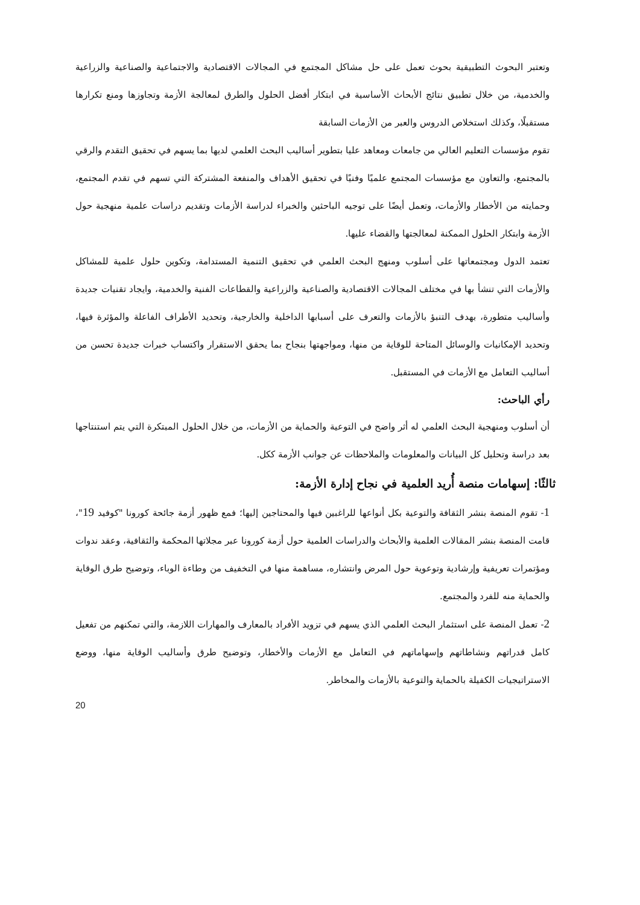وتعتبر البحوث التطبيقية بحوث تعمل على حل مشاكل المجتمع في المجالات الاقتصادية والاجتماعية والصناعية والزراعية والخدمية، من خلال تطبيق نتائج الأبحاث الأساسية في ابتكار أفضل الحلول والطرق لمعالجة الأزمة وتجاوزها ومنع تكرارها مستقبلًا، وكذلك استخلاص الدروس والعبر من الأزمات السابقة
تقوم مؤسسات التعليم العالي من جامعات ومعاهد عليا بتطوير أساليب البحث العلمي لديها بما يسهم في تحقيق التقدم والرقي بالمجتمع، والتعاون مع مؤسسات المجتمع علميًا وفنيًا في تحقيق الأهداف والمنفعة المشتركة التي تسهم في تقدم المجتمع، وحمايته من الأخطار والأزمات، وتعمل أيضًا على توجيه الباحثين والخبراء لدراسة الأزمات وتقديم دراسات علمية منهجية حول الأزمة وابتكار الحلول الممكنة لمعالجتها والقضاء عليها.
تعتمد الدول ومجتمعاتها على أسلوب ومنهج البحث العلمي في تحقيق التنمية المستدامة، وتكوين حلول علمية للمشاكل والأزمات التي تنشأ بها في مختلف المجالات الاقتصادية والصناعية والزراعية والقطاعات الفنية والخدمية، وايجاد تقنيات جديدة وأساليب متطورة، بهدف التنبؤ بالأزمات والتعرف على أسبابها الداخلية والخارجية، وتحديد الأطراف الفاعلة والمؤثرة فيها، وتحديد الإمكانيات والوسائل المتاحة للوقاية من منها، ومواجهتها بنجاح بما يحقق الاستقرار واكتساب خبرات جديدة تحسن من أساليب التعامل مع الأزمات في المستقبل.
رأي الباحث:
أن أسلوب ومنهجية البحث العلمي له أثر واضح في التوعية والحماية من الأزمات، من خلال الحلول المبتكرة التي يتم استنتاجها بعد دراسة وتحليل كل البيانات والمعلومات والملاحظات عن جوانب الأزمة ككل.
ثالثًا: إسهامات منصة أُريد العلمية في نجاح إدارة الأزمة:
1- تقوم المنصة بنشر الثقافة والتوعية بكل أنواعها للراغبين فيها والمحتاجين إليها؛ فمع ظهور أزمة جائحة كورونا "كوفيد 19"، قامت المنصة بنشر المقالات العلمية والأبحاث والدراسات العلمية حول أزمة كورونا عبر مجلاتها المحكمة والثقافية، وعقد ندوات ومؤتمرات تعريفية وإرشادية وتوعوية حول المرض وانتشاره، مساهمة منها في التخفيف من وطاءة الوباء، وتوضيح طرق الوقاية والحماية منه للفرد والمجتمع.
2- تعمل المنصة على استثمار البحث العلمي الذي يسهم في تزويد الأفراد بالمعارف والمهارات اللازمة، والتي تمكنهم من تفعيل كامل قدراتهم ونشاطاتهم وإسهاماتهم في التعامل مع الأزمات والأخطار، وتوضيح طرق وأساليب الوقاية منها، ووضع الاستراتيجيات الكفيلة بالحماية والتوعية بالأزمات والمخاطر.
20